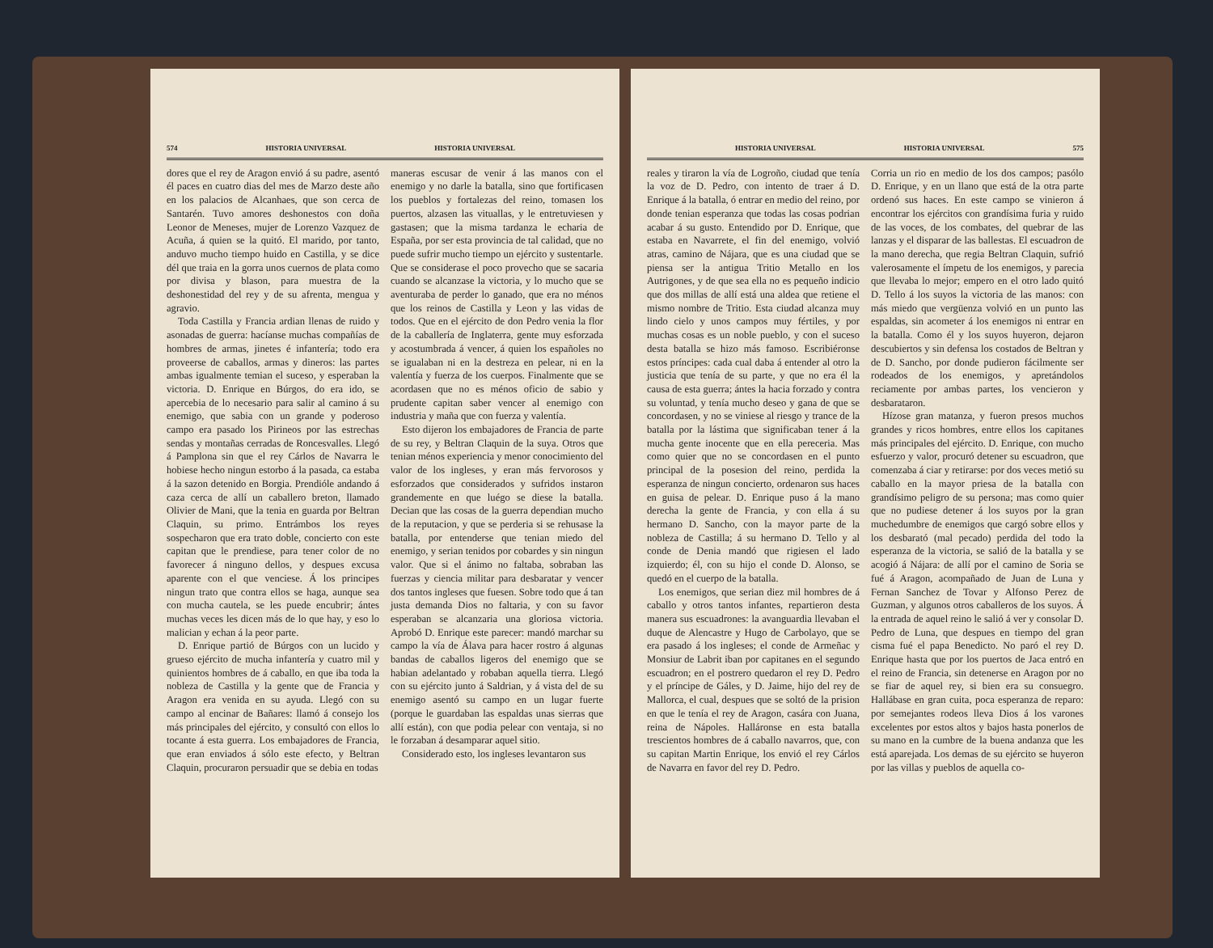574 HISTORIA UNIVERSAL HISTORIA UNIVERSAL
dores que el rey de Aragon envió á su padre, asentó él paces en cuatro dias del mes de Marzo deste año en los palacios de Alcanhaes, que son cerca de Santarén. Tuvo amores deshonestos con doña Leonor de Meneses, mujer de Lorenzo Vazquez de Acuña, á quien se la quitó. El marido, por tanto, anduvo mucho tiempo huido en Castilla, y se dice dél que traia en la gorra unos cuernos de plata como por divisa y blason, para muestra de la deshonestidad del rey y de su afrenta, mengua y agravio.
Toda Castilla y Francia ardian llenas de ruido y asonadas de guerra: hacíanse muchas compañías de hombres de armas, jinetes é infantería; todo era proveerse de caballos, armas y dineros: las partes ambas igualmente temian el suceso, y esperaban la victoria. D. Enrique en Búrgos, do era ido, se apercebia de lo necesario para salir al camino á su enemigo, que sabia con un grande y poderoso campo era pasado los Pirineos por las estrechas sendas y montañas cerradas de Roncesvalles. Llegó á Pamplona sin que el rey Cárlos de Navarra le hobiese hecho ningun estorbo á la pasada, ca estaba á la sazon detenido en Borgia. Prendióle andando á caza cerca de allí un caballero breton, llamado Olivier de Mani, que la tenia en guarda por Beltran Claquin, su primo. Entrámbos los reyes sospecharon que era trato doble, concierto con este capitan que le prendiese, para tener color de no favorecer á ninguno dellos, y despues excusa aparente con el que venciese. Á los principes ningun trato que contra ellos se haga, aunque sea con mucha cautela, se les puede encubrir; ántes muchas veces les dicen más de lo que hay, y eso lo malician y echan á la peor parte.
D. Enrique partió de Búrgos con un lucido y grueso ejército de mucha infantería y cuatro mil y quinientos hombres de á caballo, en que iba toda la nobleza de Castilla y la gente que de Francia y Aragon era venida en su ayuda. Llegó con su campo al encinar de Bañares: llamó á consejo los más principales del ejército, y consultó con ellos lo tocante á esta guerra. Los embajadores de Francia, que eran enviados á sólo este efecto, y Beltran Claquin, procuraron persuadir que se debia en todas
maneras escusar de venir á las manos con el enemigo y no darle la batalla, sino que fortificasen los pueblos y fortalezas del reino, tomasen los puertos, alzasen las vituallas, y le entretuviesen y gastasen; que la misma tardanza le echaria de España, por ser esta provincia de tal calidad, que no puede sufrir mucho tiempo un ejército y sustentarle. Que se considerase el poco provecho que se sacaria cuando se alcanzase la victoria, y lo mucho que se aventuraba de perder lo ganado, que era no ménos que los reinos de Castilla y Leon y las vidas de todos. Que en el ejército de don Pedro venia la flor de la caballería de Inglaterra, gente muy esforzada y acostumbrada á vencer, á quien los españoles no se igualaban ni en la destreza en pelear, ni en la valentía y fuerza de los cuerpos. Finalmente que se acordasen que no es ménos oficio de sabio y prudente capitan saber vencer al enemigo con industria y maña que con fuerza y valentía.
Esto dijeron los embajadores de Francia de parte de su rey, y Beltran Claquin de la suya. Otros que tenian ménos experiencia y menor conocimiento del valor de los ingleses, y eran más fervorosos y esforzados que considerados y sufridos instaron grandemente en que luégo se diese la batalla. Decian que las cosas de la guerra dependian mucho de la reputacion, y que se perderia si se rehusase la batalla, por entenderse que tenian miedo del enemigo, y serian tenidos por cobardes y sin ningun valor. Que si el ánimo no faltaba, sobraban las fuerzas y ciencia militar para desbaratar y vencer dos tantos ingleses que fuesen. Sobre todo que á tan justa demanda Dios no faltaria, y con su favor esperaban se alcanzaria una gloriosa victoria. Aprobó D. Enrique este parecer: mandó marchar su campo la vía de Álava para hacer rostro á algunas bandas de caballos ligeros del enemigo que se habian adelantado y robaban aquella tierra. Llegó con su ejército junto á Saldrian, y á vista del de su enemigo asentó su campo en un lugar fuerte (porque le guardaban las espaldas unas sierras que allí están), con que podia pelear con ventaja, si no le forzaban á desamparar aquel sitio.
Considerado esto, los ingleses levantaron sus
HISTORIA UNIVERSAL HISTORIA UNIVERSAL 575
reales y tiraron la vía de Logroño, ciudad que tenía la voz de D. Pedro, con intento de traer á D. Enrique á la batalla, ó entrar en medio del reino, por donde tenian esperanza que todas las cosas podrian acabar á su gusto. Entendido por D. Enrique, que estaba en Navarrete, el fin del enemigo, volvió atras, camino de Nájara, que es una ciudad que se piensa ser la antigua Tritio Metallo en los Autrigones, y de que sea ella no es pequeño indicio que dos millas de allí está una aldea que retiene el mismo nombre de Tritio. Esta ciudad alcanza muy lindo cielo y unos campos muy fértiles, y por muchas cosas es un noble pueblo, y con el suceso desta batalla se hizo más famoso. Escribiéronse estos príncipes: cada cual daba á entender al otro la justicia que tenía de su parte, y que no era él la causa de esta guerra; ántes la hacia forzado y contra su voluntad, y tenía mucho deseo y gana de que se concordasen, y no se viniese al riesgo y trance de la batalla por la lástima que significaban tener á la mucha gente inocente que en ella pereceria. Mas como quier que no se concordasen en el punto principal de la posesion del reino, perdida la esperanza de ningun concierto, ordenaron sus haces en guisa de pelear. D. Enrique puso á la mano derecha la gente de Francia, y con ella á su hermano D. Sancho, con la mayor parte de la nobleza de Castilla; á su hermano D. Tello y al conde de Denia mandó que rigiesen el lado izquierdo; él, con su hijo el conde D. Alonso, se quedó en el cuerpo de la batalla.
Los enemigos, que serian diez mil hombres de á caballo y otros tantos infantes, repartieron desta manera sus escuadrones: la avanguardia llevaban el duque de Alencastre y Hugo de Carbolayo, que se era pasado á los ingleses; el conde de Armeñac y Monsiur de Labrit iban por capitanes en el segundo escuadron; en el postrero quedaron el rey D. Pedro y el príncipe de Gáles, y D. Jaime, hijo del rey de Mallorca, el cual, despues que se soltó de la prision en que le tenía el rey de Aragon, casára con Juana, reina de Nápoles. Halláronse en esta batalla trescientos hombres de á caballo navarros, que, con su capitan Martin Enrique, los envió el rey Cárlos de Navarra en favor del rey D. Pedro.
Corria un rio en medio de los dos campos; pasólo D. Enrique, y en un llano que está de la otra parte ordenó sus haces. En este campo se vinieron á encontrar los ejércitos con grandísima furia y ruido de las voces, de los combates, del quebrar de las lanzas y el disparar de las ballestas. El escuadron de la mano derecha, que regia Beltran Claquin, sufrió valerosamente el ímpetu de los enemigos, y parecia que llevaba lo mejor; empero en el otro lado quitó D. Tello á los suyos la victoria de las manos: con más miedo que vergüenza volvió en un punto las espaldas, sin acometer á los enemigos ni entrar en la batalla. Como él y los suyos huyeron, dejaron descubiertos y sin defensa los costados de Beltran y de D. Sancho, por donde pudieron fácilmente ser rodeados de los enemigos, y apretándolos reciamente por ambas partes, los vencieron y desbarataron.
Hízose gran matanza, y fueron presos muchos grandes y ricos hombres, entre ellos los capitanes más principales del ejército. D. Enrique, con mucho esfuerzo y valor, procuró detener su escuadron, que comenzaba á ciar y retirarse: por dos veces metió su caballo en la mayor priesa de la batalla con grandísimo peligro de su persona; mas como quier que no pudiese detener á los suyos por la gran muchedumbre de enemigos que cargó sobre ellos y los desbarató (mal pecado) perdida del todo la esperanza de la victoria, se salió de la batalla y se acogió á Nájara: de allí por el camino de Soria se fué á Aragon, acompañado de Juan de Luna y Fernan Sanchez de Tovar y Alfonso Perez de Guzman, y algunos otros caballeros de los suyos. Á la entrada de aquel reino le salió á ver y consolar D. Pedro de Luna, que despues en tiempo del gran cisma fué el papa Benedicto. No paró el rey D. Enrique hasta que por los puertos de Jaca entró en el reino de Francia, sin detenerse en Aragon por no se fiar de aquel rey, si bien era su consuegro. Hallábase en gran cuita, poca esperanza de reparo: por semejantes rodeos lleva Dios á los varones excelentes por estos altos y bajos hasta ponerlos de su mano en la cumbre de la buena andanza que les está aparejada. Los demas de su ejército se huyeron por las villas y pueblos de aquella co-